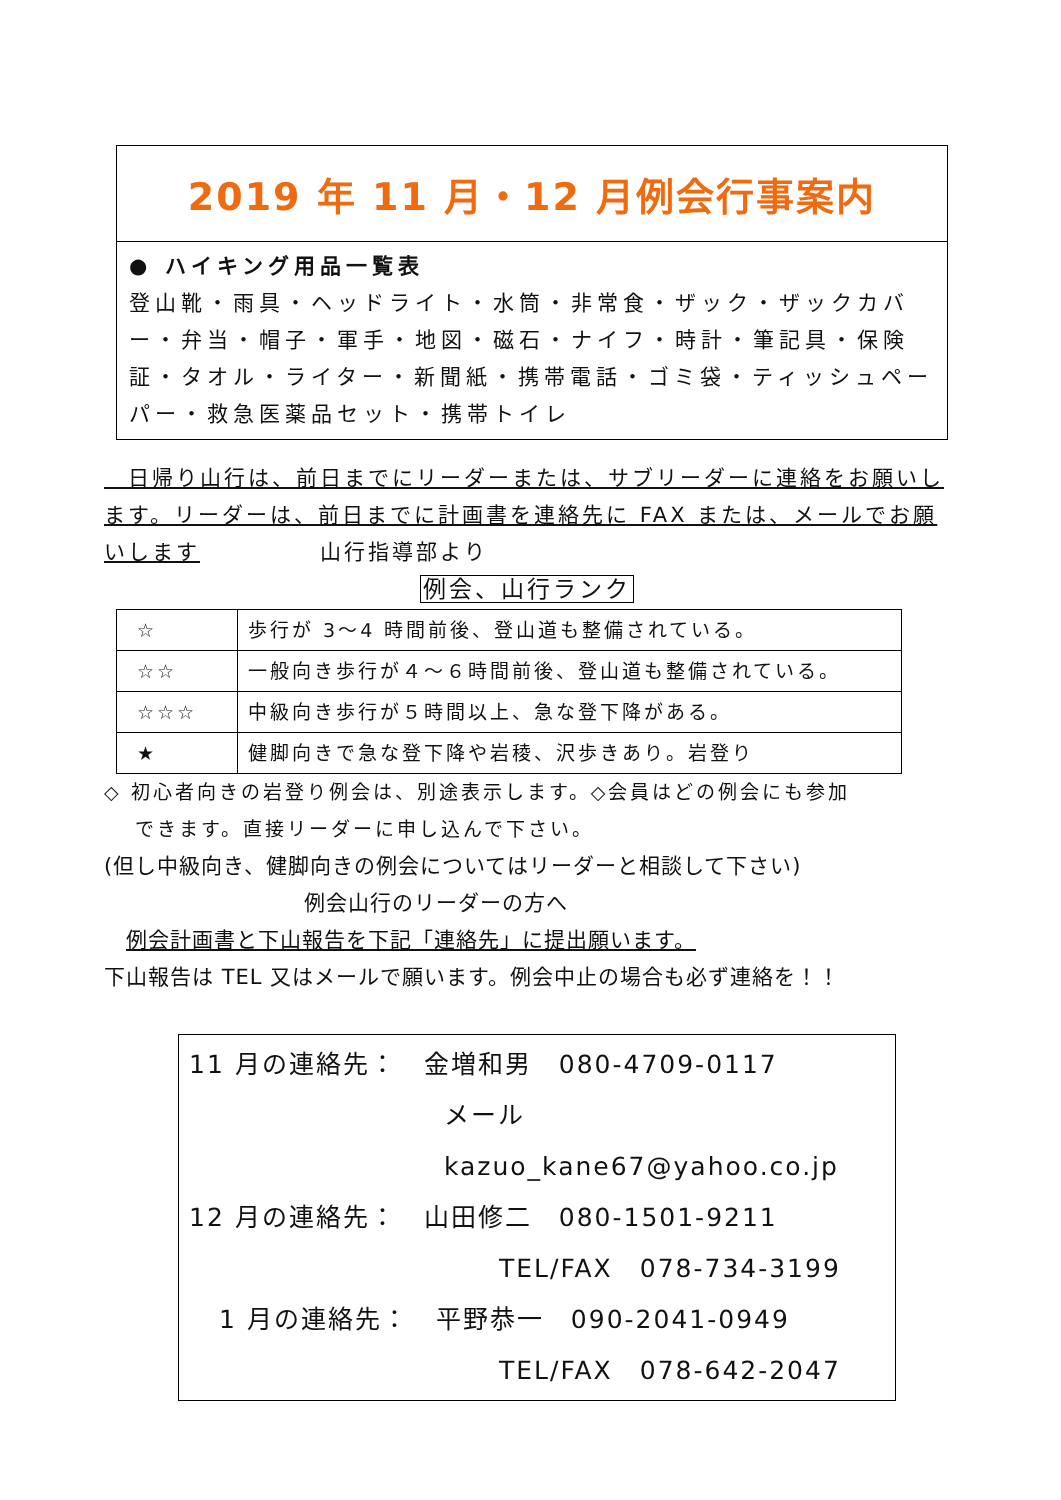2019 年 11 月・12 月例会行事案内
● ハイキング用品一覧表
登山靴・雨具・ヘッドライト・水筒・非常食・ザック・ザックカバー・弁当・帽子・軍手・地図・磁石・ナイフ・時計・筆記具・保険証・タオル・ライター・新聞紙・携帯電話・ゴミ袋・ティッシュペーパー・救急医薬品セット・携帯トイレ
　日帰り山行は、前日までにリーダーまたは、サブリーダーに連絡をお願いします。リーダーは、前日までに計画書を連絡先に FAX または、メールでお願いします　　　　　山行指導部より
例会、山行ランク
| ☆ | 歩行が 3～4 時間前後、登山道も整備されている。 |
| ☆☆ | 一般向き歩行が４～６時間前後、登山道も整備されている。 |
| ☆☆☆ | 中級向き歩行が５時間以上、急な登下降がある。 |
| ★ | 健脚向きで急な登下降や岩稜、沢歩きあり。岩登り |
◇ 初心者向きの岩登り例会は、別途表示します。◇会員はどの例会にも参加
　 できます。直接リーダーに申し込んで下さい。
(但し中級向き、健脚向きの例会についてはリーダーと相談して下さい)
例会山行のリーダーの方へ
　例会計画書と下山報告を下記「連絡先」に提出願います。
下山報告は TEL 又はメールで願います。例会中止の場合も必ず連絡を！！
11 月の連絡先：　金増和男　080-4709-0117
メール　kazuo_kane67@yahoo.co.jp
12 月の連絡先：　山田修二　080-1501-9211
TEL/FAX　078-734-3199
1 月の連絡先：　平野恭一　090-2041-0949
TEL/FAX　078-642-2047